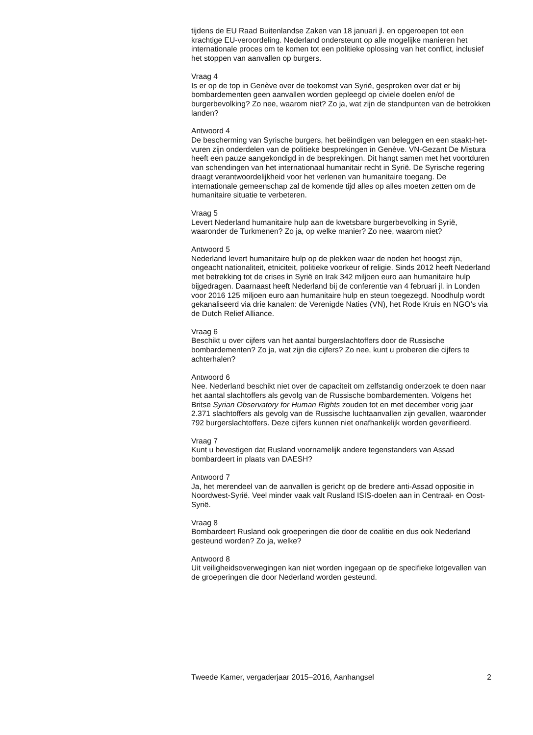tijdens de EU Raad Buitenlandse Zaken van 18 januari jl. en opgeroepen tot een krachtige EU-veroordeling. Nederland ondersteunt op alle mogelijke manieren het internationale proces om te komen tot een politieke oplossing van het conflict, inclusief het stoppen van aanvallen op burgers.
Vraag 4
Is er op de top in Genève over de toekomst van Syrië, gesproken over dat er bij bombardementen geen aanvallen worden gepleegd op civiele doelen en/of de burgerbevolking? Zo nee, waarom niet? Zo ja, wat zijn de standpunten van de betrokken landen?
Antwoord 4
De bescherming van Syrische burgers, het beëindigen van beleggen en een staakt-het-vuren zijn onderdelen van de politieke besprekingen in Genève. VN-Gezant De Mistura heeft een pauze aangekondigd in de besprekingen. Dit hangt samen met het voortduren van schendingen van het internationaal humanitair recht in Syrië. De Syrische regering draagt verantwoordelijkheid voor het verlenen van humanitaire toegang. De internationale gemeenschap zal de komende tijd alles op alles moeten zetten om de humanitaire situatie te verbeteren.
Vraag 5
Levert Nederland humanitaire hulp aan de kwetsbare burgerbevolking in Syrië, waaronder de Turkmenen? Zo ja, op welke manier? Zo nee, waarom niet?
Antwoord 5
Nederland levert humanitaire hulp op de plekken waar de noden het hoogst zijn, ongeacht nationaliteit, etniciteit, politieke voorkeur of religie. Sinds 2012 heeft Nederland met betrekking tot de crises in Syrië en Irak 342 miljoen euro aan humanitaire hulp bijgedragen. Daarnaast heeft Nederland bij de conferentie van 4 februari jl. in Londen voor 2016 125 miljoen euro aan humanitaire hulp en steun toegezegd. Noodhulp wordt gekanaliseerd via drie kanalen: de Verenigde Naties (VN), het Rode Kruis en NGO’s via de Dutch Relief Alliance.
Vraag 6
Beschikt u over cijfers van het aantal burgerslachtoffers door de Russische bombardementen? Zo ja, wat zijn die cijfers? Zo nee, kunt u proberen die cijfers te achterhalen?
Antwoord 6
Nee. Nederland beschikt niet over de capaciteit om zelfstandig onderzoek te doen naar het aantal slachtoffers als gevolg van de Russische bombardementen. Volgens het Britse Syrian Observatory for Human Rights zouden tot en met december vorig jaar 2.371 slachtoffers als gevolg van de Russische luchtaanvallen zijn gevallen, waaronder 792 burgerslachtoffers. Deze cijfers kunnen niet onafhankelijk worden geverifieerd.
Vraag 7
Kunt u bevestigen dat Rusland voornamelijk andere tegenstanders van Assad bombardeert in plaats van DAESH?
Antwoord 7
Ja, het merendeel van de aanvallen is gericht op de bredere anti-Assad oppositie in Noordwest-Syrië. Veel minder vaak valt Rusland ISIS-doelen aan in Centraal- en Oost-Syrië.
Vraag 8
Bombardeert Rusland ook groeperingen die door de coalitie en dus ook Nederland gesteund worden? Zo ja, welke?
Antwoord 8
Uit veiligheidsoverwegingen kan niet worden ingegaan op de specifieke lotgevallen van de groeperingen die door Nederland worden gesteund.
Tweede Kamer, vergaderjaar 2015–2016, Aanhangsel 2